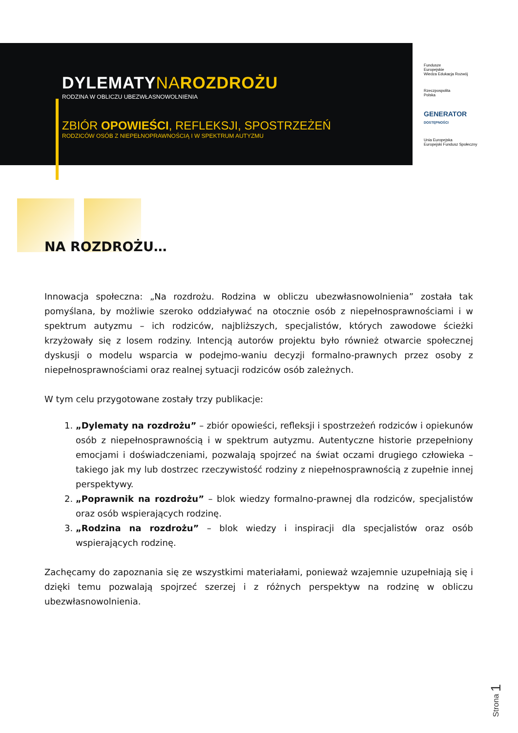DYLEMATYNA ROZDROŻU
RODZINA W OBLICZU UBEZWŁASNOWOLNIENIA
ZBIÓR OPOWIEŚCI, REFLEKSJI, SPOSTRZEŻEŃ
RODZICÓW OSÓB Z NIEPEŁNOPRAWNOŚCIĄ I W SPEKTRUM AUTYZMU
Fundusze
Europejskie
Wiedza Edukacja Rozwój
Rzeczpospolita
Polska
GENERATOR
DOSTĘPNOŚCI
Unia Europejska
Europejski Fundusz Społeczny
NA ROZDROŻU…
Innowacja społeczna: „Na rozdrożu. Rodzina w obliczu ubezwłasnowolnienia” została tak pomyślana, by możliwie szeroko oddziaływać na otocznie osób z niepełnosprawnościami i w spektrum autyzmu – ich rodziców, najbliższych, specjalistów, których zawodowe ścieżki krzyżowały się z losem rodziny. Intencją autorów projektu było również otwarcie społecznej dyskusji o modelu wsparcia w podejmo-waniu decyzji formalno-prawnych przez osoby z niepełnosprawnościami oraz realnej sytuacji rodziców osób zależnych.
W tym celu przygotowane zostały trzy publikacje:
1. „Dylematy na rozdrożu” – zbiór opowieści, refleksji i spostrzeżeń rodziców i opiekunów osób z niepełnosprawnością i w spektrum autyzmu. Autentyczne historie przepełniony emocjami i doświadczeniami, pozwalają spojrzeć na świat oczami drugiego człowieka – takiego jak my lub dostrzec rzeczywistość rodziny z niepełnosprawnością z zupełnie innej perspektywy.
2. „Poprawnik na rozdrożu” – blok wiedzy formalno-prawnej dla rodziców, specjalistów oraz osób wspierających rodzinę.
3. „Rodzina na rozdrożu” – blok wiedzy i inspiracji dla specjalistów oraz osób wspierających rodzinę.
Zachęcamy do zapoznania się ze wszystkimi materiałami, ponieważ wzajemnie uzupełniają się i dzięki temu pozwalają spojrzeć szerzej i z różnych perspektyw na rodzinę w obliczu ubezwłasnowolnienia.
Strona 1